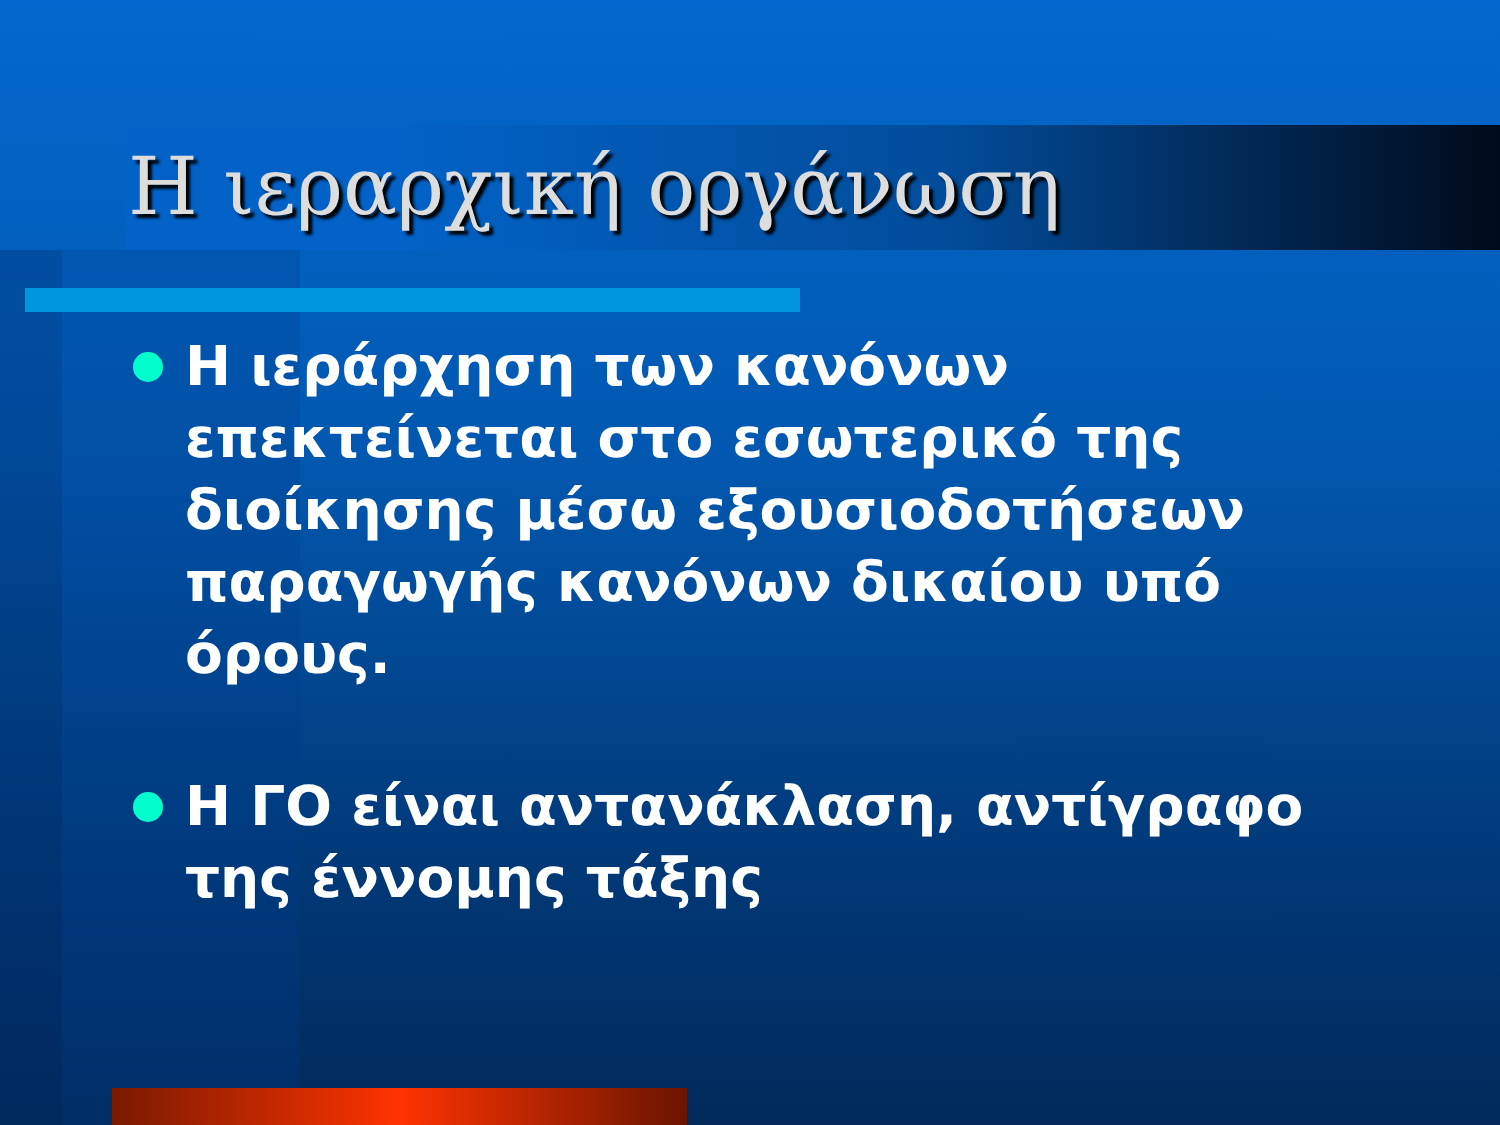Η ιεραρχική οργάνωση
Η ιεράρχηση των κανόνων επεκτείνεται στο εσωτερικό της διοίκησης μέσω εξουσιοδοτήσεων παραγωγής κανόνων δικαίου υπό όρους.
Η ΓΟ είναι αντανάκλαση, αντίγραφο της έννομης τάξης